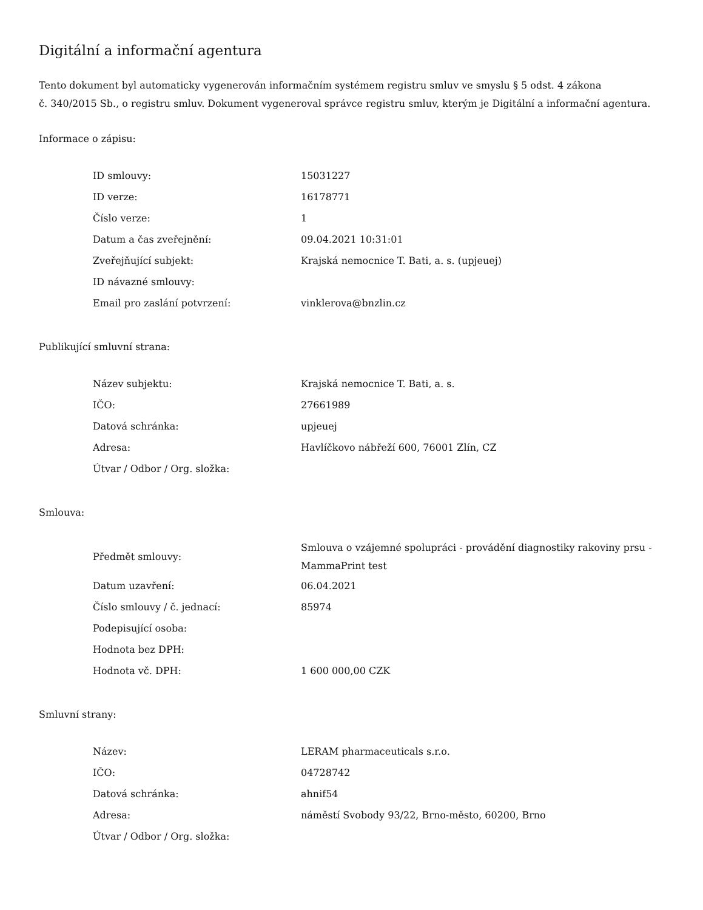Digitální a informační agentura
Tento dokument byl automaticky vygenerován informačním systémem registru smluv ve smyslu § 5 odst. 4 zákona
č. 340/2015 Sb., o registru smluv. Dokument vygeneroval správce registru smluv, kterým je Digitální a informační agentura.
Informace o zápisu:
| ID smlouvy: | 15031227 |
| ID verze: | 16178771 |
| Číslo verze: | 1 |
| Datum a čas zveřejnění: | 09.04.2021 10:31:01 |
| Zveřejňující subjekt: | Krajská nemocnice T. Bati, a. s. (upjeuej) |
| ID návazné smlouvy: | |
| Email pro zaslání potvrzení: | vinklerova@bnzlin.cz |
Publikující smluvní strana:
| Název subjektu: | Krajská nemocnice T. Bati, a. s. |
| IČO: | 27661989 |
| Datová schránka: | upjeuej |
| Adresa: | Havlíčkovo nábřeží 600, 76001 Zlín, CZ |
| Útvar / Odbor / Org. složka: | |
Smlouva:
| Předmět smlouvy: | Smlouva o vzájemné spolupráci - provádění diagnostiky rakoviny prsu - MammaPrint test |
| Datum uzavření: | 06.04.2021 |
| Číslo smlouvy / č. jednací: | 85974 |
| Podepisující osoba: | |
| Hodnota bez DPH: | |
| Hodnota vč. DPH: | 1 600 000,00 CZK |
Smluvní strany:
| Název: | LERAM pharmaceuticals s.r.o. |
| IČO: | 04728742 |
| Datová schránka: | ahnif54 |
| Adresa: | náměstí Svobody 93/22, Brno-město, 60200, Brno |
| Útvar / Odbor / Org. složka: | |